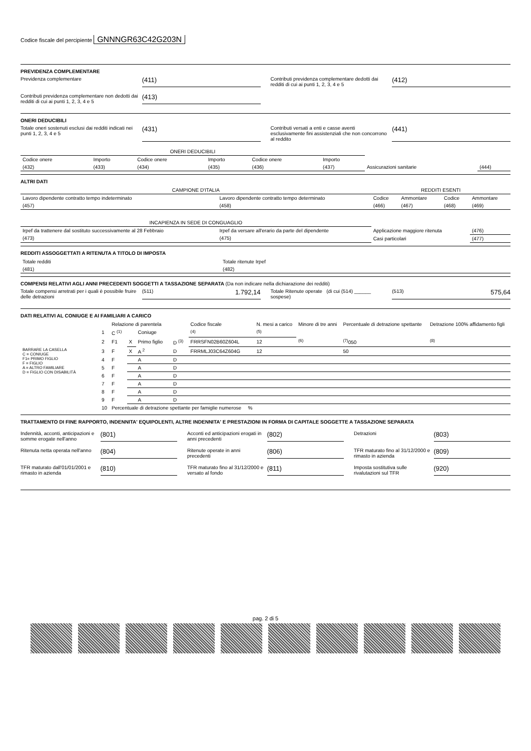Codice fiscale del percipiente GNNNGR63C42G203N
PREVIDENZA COMPLEMENTARE
Previdenza complementare (411)
Contributi previdenza complementare dedotti dai redditi di cui ai punti 1, 2, 3, 4 e 5 (412)
Contributi previdenza complementare non dedotti dai redditi di cui ai punti 1, 2, 3, 4 e 5 (413)
ONERI DEDUCIBILI
Totale oneri sostenuti esclusi dai redditi indicati nei punti 1, 2, 3, 4 e 5 (431)
Contributi versati a enti e casse aventi esclusivamente fini assistenziali che non concorrono al reddito (441)
| ONERI DEDUCIBILI | | | | | | | |
| --- | --- | --- | --- | --- | --- | --- | --- |
| Codice onere | Importo | Codice onere | Importo | Codice onere | Importo | | |
| (432) | (433) | (434) | (435) | (436) | (437) | Assicurazioni sanitarie | (444) |
ALTRI DATI
| CAMPIONE D'ITALIA | | REDDITI ESENTI | | | |
| --- | --- | --- | --- | --- | --- |
| Lavoro dipendente contratto tempo indeterminato | Lavoro dipendente contratto tempo determinato | Codice | Ammontare | Codice | Ammontare |
| (457) | (458) | (466) | (467) | (468) | (469) |
| INCAPIENZA IN SEDE DI CONGUAGLIO | | | | | |
| Irpef da trattenere dal sostituto successivamente al 28 Febbraio | Irpef da versare all'erario da parte del dipendente | Applicazione maggiore ritenuta | | | (476) |
| (473) | (475) | Casi particolari | | | (477) |
REDDITI ASSOGGETTATI A RITENUTA A TITOLO DI IMPOSTA
| Totale redditi | Totale ritenute Irpef |
| (481) | (482) |
COMPENSI RELATIVI AGLI ANNI PRECEDENTI SOGGETTI A TASSAZIONE SEPARATA (Da non indicare nella dichiarazione dei redditi)
Totale compensi arretrati per i quali è possibile fruire delle detrazioni (511) 1.792,14
Totale Ritenute operate (di cui (514) ______ sospese) (513) 575,64
DATI RELATIVI AL CONIUGE E AI FAMILIARI A CARICO
| | | Relazione di parentela | | | | Codice fiscale | N. mesi a carico | Minore di tre anni | Percentuale di detrazione spettante | Detrazione 100% affidamento figli |
| | 1 | C <sup>(1)</sup> | | Coniuge | | <sup>(4)</sup> | <sup>(5)</sup> | | | |
| | 2 | F1 | X | Primo figlio | D <sup>(3)</sup> | FRRSFN02B60Z604L | 12 | <sup>(6)</sup> | <sup>(7)</sup> 050 | <sup>(8)</sup> |
| BARRARE LA CASELLA C = CONIUGE F1= PRIMO FIGLIO F = FIGLIO A = ALTRO FAMILIARE D = FIGLIO CON DISABILITÀ | 3 | F | X | A <sup>2</sup> | D | FRRMLJ03C64Z604G | 12 | | 50 | |
| | 4 | F | | A | D | | | | | |
| | 5 | F | | A | D | | | | | |
| | 6 | F | | A | D | | | | | |
| | 7 | F | | A | D | | | | | |
| | 8 | F | | A | D | | | | | |
| | 9 | F | | A | D | | | | | |
| | 10 | Percentuale di detrazione spettante per famiglie numerose % | | | | | | | | |
TRATTAMENTO DI FINE RAPPORTO, INDENNITA' EQUIPOLENTI, ALTRE INDENNITA' E PRESTAZIONI IN FORMA DI CAPITALE SOGGETTE A TASSAZIONE SEPARATA
Indennità, acconti, anticipazioni e somme erogate nell'anno (801)
Acconti ed anticipazioni erogati in anni precedenti (802)
Detrazioni (803)
Ritenuta netta operata nell'anno (804)
Ritenute operate in anni precedenti (806)
TFR maturato fino al 31/12/2000 e rimasto in azienda (809)
TFR maturato dall'01/01/2001 e rimasto in azienda (810)
TFR maturato fino al 31/12/2000 e versato al fondo (811)
Imposta sostitutiva sulle rivalutazioni sul TFR (920)
pag. 2 di 5